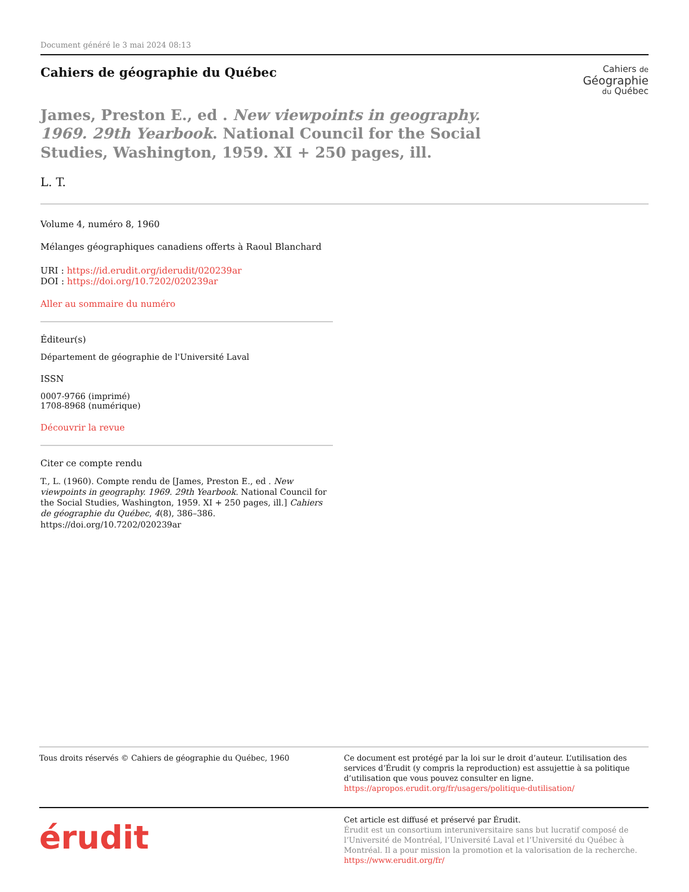Document généré le 3 mai 2024 08:13
Cahiers de géographie du Québec
Cahiers de
Géographie
du Québec
James, Preston E., ed . New viewpoints in geography. 1969. 29th Yearbook. National Council for the Social Studies, Washington, 1959. XI + 250 pages, ill.
L. T.
Volume 4, numéro 8, 1960
Mélanges géographiques canadiens offerts à Raoul Blanchard
URI : https://id.erudit.org/iderudit/020239ar
DOI : https://doi.org/10.7202/020239ar
Aller au sommaire du numéro
Éditeur(s)
Département de géographie de l'Université Laval
ISSN
0007-9766 (imprimé)
1708-8968 (numérique)
Découvrir la revue
Citer ce compte rendu
T., L. (1960). Compte rendu de [James, Preston E., ed . New viewpoints in geography. 1969. 29th Yearbook. National Council for the Social Studies, Washington, 1959. XI + 250 pages, ill.] Cahiers de géographie du Québec, 4(8), 386–386. https://doi.org/10.7202/020239ar
Tous droits réservés © Cahiers de géographie du Québec, 1960
Ce document est protégé par la loi sur le droit d’auteur. L’utilisation des services d’Érudit (y compris la reproduction) est assujettie à sa politique d’utilisation que vous pouvez consulter en ligne.
https://apropos.erudit.org/fr/usagers/politique-dutilisation/
érudit
Cet article est diffusé et préservé par Érudit.
Érudit est un consortium interuniversitaire sans but lucratif composé de l’Université de Montréal, l’Université Laval et l’Université du Québec à Montréal. Il a pour mission la promotion et la valorisation de la recherche.
https://www.erudit.org/fr/